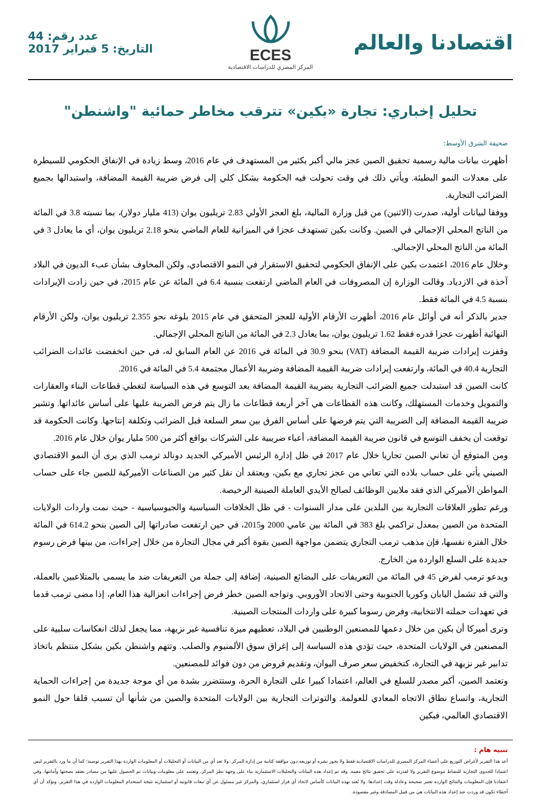اقتصادنا والعالم
ECES
المركز المصري للدراسات الاقتصادية
عدد رقم: 44
التاريخ: 5 فبراير 2017
تحليل إخباري: تجارة «بكين» تترقب مخاطر حمائية "واشنطن"
صحيفة الشرق الأوسط:
أظهرت بيانات مالية رسمية تحقيق الصين عجز مالي أكبر بكثير من المستهدف في عام 2016، وسط زيادة في الإنفاق الحكومي للسيطرة على معدلات النمو البطيئة. ويأتي ذلك في وقت تحولت فيه الحكومة بشكل كلي إلى فرض ضريبة القيمة المضافة، واستبدالها بجميع الضرائب التجارية.
ووفقا لبيانات أولية، صدرت (الاثنين) من قبل وزارة المالية، بلغ العجز الأولي 2.83 تريليون يوان (413 مليار دولار)، بما نسبته 3.8 في المائة من الناتج المحلي الإجمالي في الصين. وكانت بكين تستهدف عجزا في الميزانية للعام الماضي بنحو 2.18 تريليون يوان، أي ما يعادل 3 في المائة من الناتج المحلي الإجمالي.
وخلال عام 2016، اعتمدت بكين على الإنفاق الحكومي لتحقيق الاستقرار في النمو الاقتصادي، ولكن المخاوف بشأن عبء الديون في البلاد آخذة في الازدياد. وقالت الوزارة إن المصروفات في العام الماضي ارتفعت بنسبة 6.4 في المائة عن عام 2015، في حين زادت الإيرادات بنسبة 4.5 في المائة فقط.
جدير بالذكر أنه في أوائل عام 2016، أظهرت الأرقام الأولية للعجز المتحقق في عام 2015 بلوغه نحو 2.355 تريليون يوان، ولكن الأرقام النهائية أظهرت عجزا قدره فقط 1.62 تريليون يوان، بما يعادل 2.3 في المائة من الناتج المحلي الإجمالي.
وقفزت إيرادات ضريبة القيمة المضافة (VAT) بنحو 30.9 في المائة في 2016 عن العام السابق له، في حين انخفضت عائدات الضرائب التجارية 40.4 في المائة، وارتفعت إيرادات ضريبة القيمة المضافة وضريبة الأعمال مجتمعة 5.4 في المائة في 2016.
كانت الصين قد استبدلت جميع الضرائب التجارية بضريبة القيمة المضافة بعد التوسع في هذه السياسة لتغطي قطاعات البناء والعقارات والتمويل وخدمات المستهلك، وكانت هذه القطاعات هي آخر أربعة قطاعات ما زال يتم فرض الضريبة عليها على أساس عائداتها. وتشير ضريبة القيمة المضافة إلى الضريبة التي يتم فرضها على أساس الفرق بين سعر السلعة قبل الضرائب وتكلفة إنتاجها. وكانت الحكومة قد توقعت أن يخفف التوسع في قانون ضريبة القيمة المضافة، أعباء ضريبية على الشركات بواقع أكثر من 500 مليار يوان خلال عام 2016.
ومن المتوقع أن تعاني الصين تجاريا خلال عام 2017 في ظل إدارة الرئيس الأميركي الجديد دونالد ترمب الذي يرى أن النمو الاقتصادي الصيني يأتي على حساب بلاده التي تعاني من عجز تجاري مع بكين، ويعتقد أن نقل كثير من الصناعات الأميركية للصين جاء على حساب المواطن الأميركي الذي فقد ملايين الوظائف لصالح الأيدي العاملة الصينية الرخيصة.
ورغم تطور العلاقات التجارية بين البلدين على مدار السنوات - في ظل الخلافات السياسية والجيوسياسية - حيث نمت واردات الولايات المتحدة من الصين بمعدل تراكمي بلغ 383 في المائة بين عامي 2000 و2015، في حين ارتفعت صادراتها إلى الصين بنحو 614.2 في المائة خلال الفترة نفسها، فإن مذهب ترمب التجاري يتضمن مواجهة الصين بقوة أكبر في مجال التجارة من خلال إجراءات، من بينها فرض رسوم جديدة على السلع الواردة من الخارج.
ويدعو ترمب لفرض 45 في المائة من التعريفات على البضائع الصينية، إضافة إلى جملة من التعريفات ضد ما يسمى بالمتلاعبين بالعملة، والتي قد تشمل اليابان وكوريا الجنوبية وحتى الاتحاد الأوروبي. وتواجه الصين خطر فرض إجراءات انعزالية هذا العام، إذا مضى ترمب قدما في تعهدات حملته الانتخابية، وفرض رسوما كبيرة على واردات المنتجات الصينية.
وترى أميركا أن بكين من خلال دعمها للمصنعين الوطنيين في البلاد، تعطيهم ميزة تنافسية غير نزيهة، مما يجعل لذلك انعكاسات سلبية على المصنعين في الولايات المتحدة، حيث تؤدي هذه السياسة إلى إغراق سوق الألمنيوم والصلب. وتتهم واشنطن بكين بشكل منتظم باتخاذ تدابير غير نزيهة في التجارة، كتخفيض سعر صرف اليوان، وتقديم قروض من دون فوائد للمصنعين.
وتعتمد الصين، أكبر مصدر للسلع في العالم، اعتمادا كبيرا على التجارة الحرة، وستتضرر بشدة من أي موجة جديدة من إجراءات الحماية التجارية، واتساع نطاق الاتجاه المعادي للعولمة. والتوترات التجارية بين الولايات المتحدة والصين من شأنها أن تسبب قلقا حول النمو الاقتصادي العالمي، فبكين
تنبيه هام :
أعد هذا التقرير لأغراض التوزيع على أعضاء المركز المصري للدراسات الاقتصادية فقط ولا يجوز نشره أو توزيعه دون موافقة كتابية من إدارة المركز. ولا تعد أي من البيانات أو التحليلات أو المعلومات الواردة بهذا التقرير توصية؛ كما أن ما ورد بالتقرير ليس اعتمادا للجدوى التجارية للنشاط موضوع التقرير ولا لقدرته على تحقيق نتائج معينة. وقد تم إعداد هذه البيانات والتحليلات الاستثمارية بناء على وجهة نظر المركز، وتعتمد على معلومات وبيانات تم الحصول عليها من مصادر نعتقد بصحتها وأمانتها، وفي اعتقادنا فإن المعلومات والنتائج الواردة تعتبر صحيحة وعادلة وقت إعدادها. ولا يُعتد بهذه البيانات كأساس لاتخاذ أي قرار استثماري، والمركز غير مسئول عن أي تبعات قانونية أو استثمارية نتيجة استخدام المعلومات الواردة في هذا التقرير. ونؤكد أن أي أخطاء تكون قد وردت عند إعداد هذه البيانات هي من قبيل المصادفة وغير مقصودة.